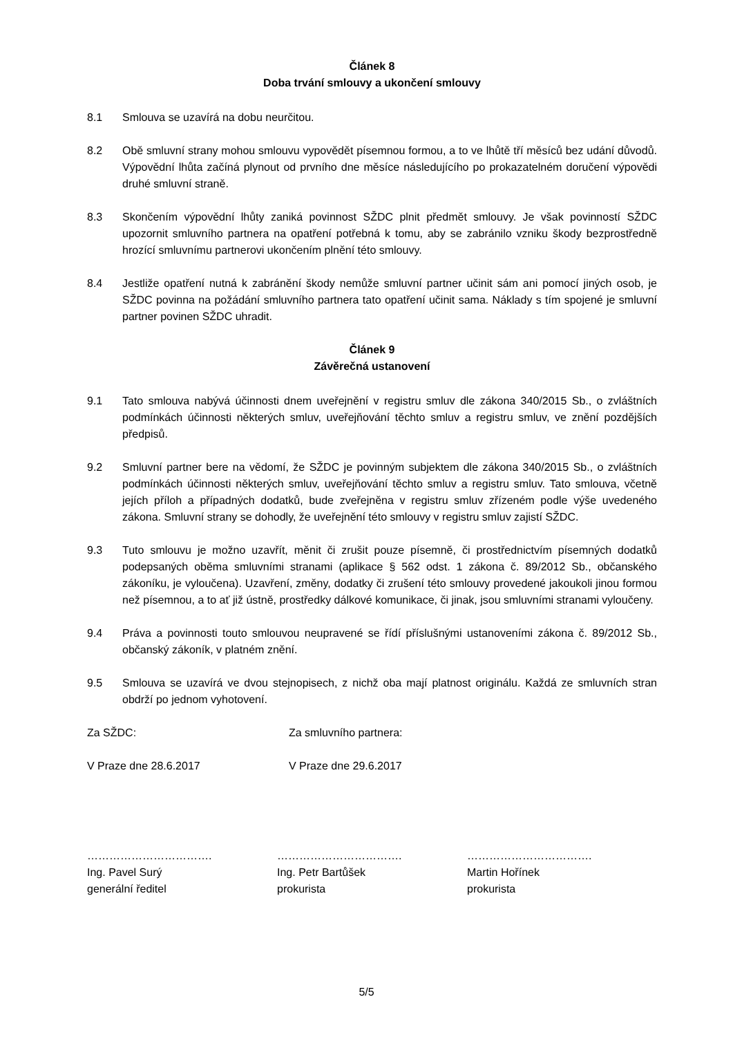Článek 8
Doba trvání smlouvy a ukončení smlouvy
8.1 Smlouva se uzavírá na dobu neurčitou.
8.2 Obě smluvní strany mohou smlouvu vypovědět písemnou formou, a to ve lhůtě tří měsíců bez udání důvodů. Výpovědní lhůta začíná plynout od prvního dne měsíce následujícího po prokazatelném doručení výpovědi druhé smluvní straně.
8.3 Skončením výpovědní lhůty zaniká povinnost SŽDC plnit předmět smlouvy. Je však povinností SŽDC upozornit smluvního partnera na opatření potřebná k tomu, aby se zabránilo vzniku škody bezprostředně hrozící smluvnímu partnerovi ukončením plnění této smlouvy.
8.4 Jestliže opatření nutná k zabránění škody nemůže smluvní partner učinit sám ani pomocí jiných osob, je SŽDC povinna na požádání smluvního partnera tato opatření učinit sama. Náklady s tím spojené je smluvní partner povinen SŽDC uhradit.
Článek 9
Závěrečná ustanovení
9.1 Tato smlouva nabývá účinnosti dnem uveřejnění v registru smluv dle zákona 340/2015 Sb., o zvláštních podmínkách účinnosti některých smluv, uveřejňování těchto smluv a registru smluv, ve znění pozdějších předpisů.
9.2 Smluvní partner bere na vědomí, že SŽDC je povinným subjektem dle zákona 340/2015 Sb., o zvláštních podmínkách účinnosti některých smluv, uveřejňování těchto smluv a registru smluv. Tato smlouva, včetně jejích příloh a případných dodatků, bude zveřejněna v registru smluv zřízeném podle výše uvedeného zákona. Smluvní strany se dohodly, že uveřejnění této smlouvy v registru smluv zajistí SŽDC.
9.3 Tuto smlouvu je možno uzavřít, měnit či zrušit pouze písemně, či prostřednictvím písemných dodatků podepsaných oběma smluvními stranami (aplikace § 562 odst. 1 zákona č. 89/2012 Sb., občanského zákoníku, je vyloučena). Uzavření, změny, dodatky či zrušení této smlouvy provedené jakoukoli jinou formou než písemnou, a to ať již ústně, prostředky dálkové komunikace, či jinak, jsou smluvními stranami vyloučeny.
9.4 Práva a povinnosti touto smlouvou neupravené se řídí příslušnými ustanoveními zákona č. 89/2012 Sb., občanský zákoník, v platném znění.
9.5 Smlouva se uzavírá ve dvou stejnopisech, z nichž oba mají platnost originálu. Každá ze smluvních stran obdrží po jednom vyhotovení.
Za SŽDC: Za smluvního partnera:
V Praze dne 28.6.2017 V Praze dne 29.6.2017
…………………………….
Ing. Pavel Surý
generální ředitel
…………………………….
Ing. Petr Bartůšek
prokurista
…………………………….
Martin Hořínek
prokurista
5/5